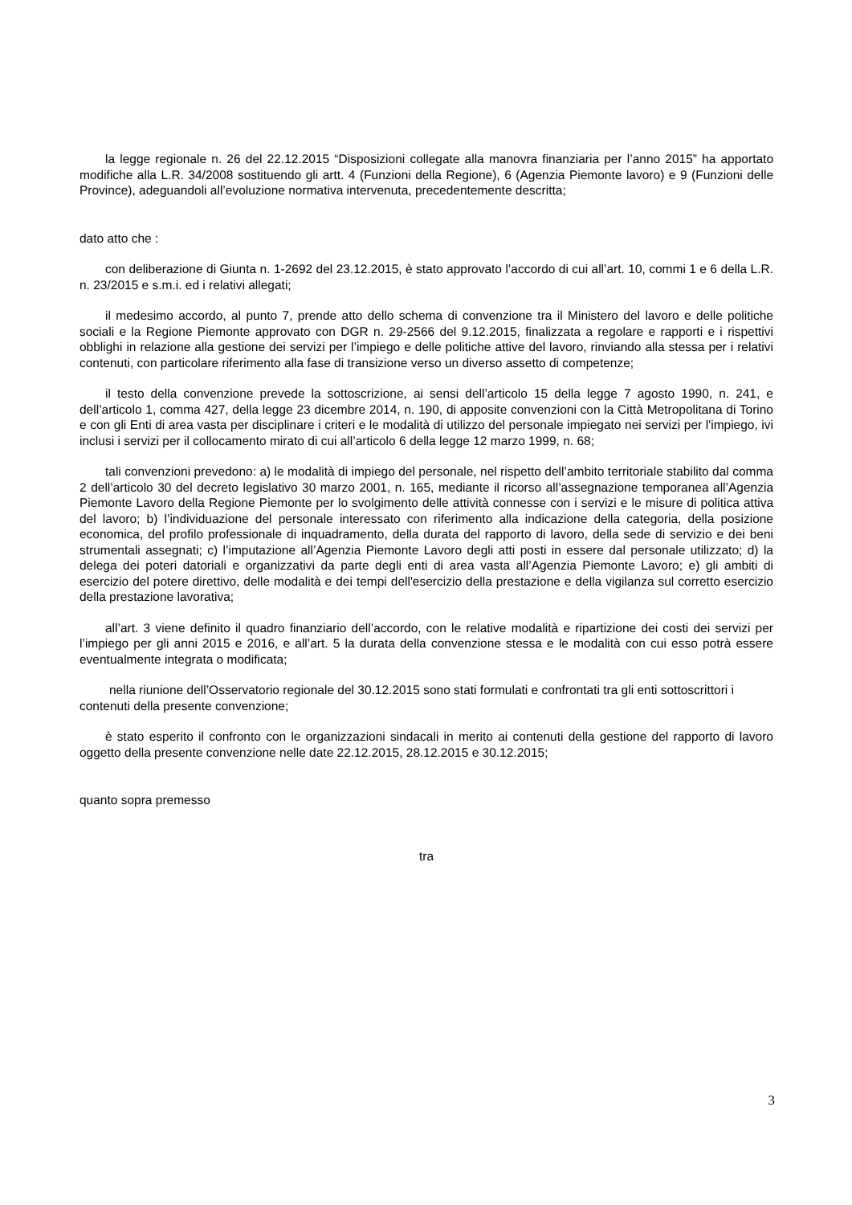la legge regionale n. 26 del 22.12.2015 “Disposizioni collegate alla manovra finanziaria per l’anno 2015” ha apportato modifiche alla L.R. 34/2008 sostituendo gli artt. 4 (Funzioni della Regione), 6 (Agenzia Piemonte lavoro) e 9 (Funzioni delle Province), adeguandoli all’evoluzione normativa intervenuta, precedentemente descritta;
dato atto che :
con deliberazione di Giunta n. 1-2692 del 23.12.2015, è stato approvato l’accordo di cui all’art. 10, commi 1 e 6 della L.R. n. 23/2015 e s.m.i. ed i relativi allegati;
il medesimo accordo, al punto 7, prende atto dello schema di convenzione tra il Ministero del lavoro e delle politiche sociali e la Regione Piemonte approvato con DGR n. 29-2566 del 9.12.2015, finalizzata a regolare e rapporti e i rispettivi obblighi in relazione alla gestione dei servizi per l’impiego e delle politiche attive del lavoro, rinviando alla stessa per i relativi contenuti, con particolare riferimento alla fase di transizione verso un diverso assetto di competenze;
il testo della convenzione prevede la sottoscrizione, ai sensi dell’articolo 15 della legge 7 agosto 1990, n. 241, e dell’articolo 1, comma 427, della legge 23 dicembre 2014, n. 190, di apposite convenzioni con la Città Metropolitana di Torino e con gli Enti di area vasta per disciplinare i criteri e le modalità di utilizzo del personale impiegato nei servizi per l'impiego, ivi inclusi i servizi per il collocamento mirato di cui all’articolo 6 della legge 12 marzo 1999, n. 68;
tali convenzioni prevedono: a) le modalità di impiego del personale, nel rispetto dell’ambito territoriale stabilito dal comma 2 dell’articolo 30 del decreto legislativo 30 marzo 2001, n. 165, mediante il ricorso all’assegnazione temporanea all’Agenzia Piemonte Lavoro della Regione Piemonte per lo svolgimento delle attività connesse con i servizi e le misure di politica attiva del lavoro; b) l’individuazione del personale interessato con riferimento alla indicazione della categoria, della posizione economica, del profilo professionale di inquadramento, della durata del rapporto di lavoro, della sede di servizio e dei beni strumentali assegnati; c) l’imputazione all’Agenzia Piemonte Lavoro degli atti posti in essere dal personale utilizzato; d) la delega dei poteri datoriali e organizzativi da parte degli enti di area vasta all’Agenzia Piemonte Lavoro; e) gli ambiti di esercizio del potere direttivo, delle modalità e dei tempi dell'esercizio della prestazione e della vigilanza sul corretto esercizio della prestazione lavorativa;
all’art. 3 viene definito il quadro finanziario dell’accordo, con le relative modalità e ripartizione dei costi dei servizi per l’impiego per gli anni 2015 e 2016, e all’art. 5 la durata della convenzione stessa e le modalità con cui esso potrà essere eventualmente integrata o modificata;
nella riunione dell’Osservatorio regionale del 30.12.2015 sono stati formulati e confrontati tra gli enti sottoscrittori i contenuti della presente convenzione;
è stato esperito il confronto con le organizzazioni sindacali in merito ai contenuti della gestione del rapporto di lavoro oggetto della presente convenzione nelle date 22.12.2015, 28.12.2015 e 30.12.2015;
quanto sopra premesso
tra
3